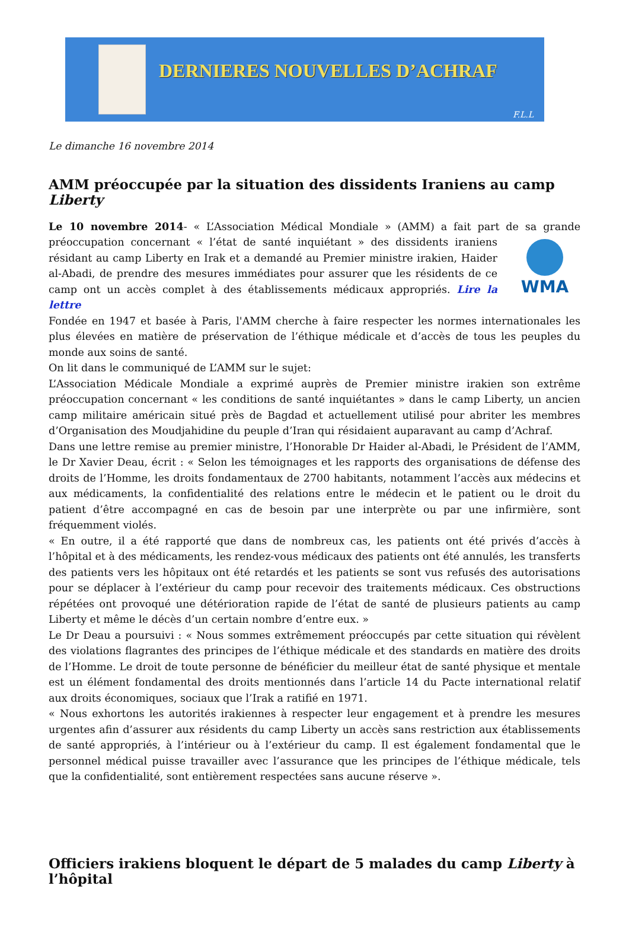DERNIERES NOUVELLES D’ACHRAF
F.L.L
Le dimanche 16 novembre 2014
AMM préoccupée par la situation des dissidents Iraniens au camp Liberty
Le 10 novembre 2014- « L’Association Médical Mondiale » (AMM) a fait part de sa grande WMA préoccupation concernant « l’état de santé inquiétant » des dissidents iraniens résidant au camp Liberty en Irak et a demandé au Premier ministre irakien, Haider al-Abadi, de prendre des mesures immédiates pour assurer que les résidents de ce camp ont un accès complet à des établissements médicaux appropriés. Lire la lettre
Fondée en 1947 et basée à Paris, l'AMM cherche à faire respecter les normes internationales les plus élevées en matière de préservation de l’éthique médicale et d’accès de tous les peuples du monde aux soins de santé.
On lit dans le communiqué de L’AMM sur le sujet:
L’Association Médicale Mondiale a exprimé auprès de Premier ministre irakien son extrême préoccupation concernant « les conditions de santé inquiétantes » dans le camp Liberty, un ancien camp militaire américain situé près de Bagdad et actuellement utilisé pour abriter les membres d’Organisation des Moudjahidine du peuple d’Iran qui résidaient auparavant au camp d’Achraf.
Dans une lettre remise au premier ministre, l’Honorable Dr Haider al-Abadi, le Président de l’AMM, le Dr Xavier Deau, écrit : « Selon les témoignages et les rapports des organisations de défense des droits de l’Homme, les droits fondamentaux de 2700 habitants, notamment l’accès aux médecins et aux médicaments, la confidentialité des relations entre le médecin et le patient ou le droit du patient d’être accompagné en cas de besoin par une interprète ou par une infirmière, sont fréquemment violés.
« En outre, il a été rapporté que dans de nombreux cas, les patients ont été privés d’accès à l’hôpital et à des médicaments, les rendez-vous médicaux des patients ont été annulés, les transferts des patients vers les hôpitaux ont été retardés et les patients se sont vus refusés des autorisations pour se déplacer à l’extérieur du camp pour recevoir des traitements médicaux. Ces obstructions répétées ont provoqué une détérioration rapide de l’état de santé de plusieurs patients au camp Liberty et même le décès d’un certain nombre d’entre eux. »
Le Dr Deau a poursuivi : « Nous sommes extrêmement préoccupés par cette situation qui révèlent des violations flagrantes des principes de l’éthique médicale et des standards en matière des droits de l’Homme. Le droit de toute personne de bénéficier du meilleur état de santé physique et mentale est un élément fondamental des droits mentionnés dans l’article 14 du Pacte international relatif aux droits économiques, sociaux que l’Irak a ratifié en 1971.
« Nous exhortons les autorités irakiennes à respecter leur engagement et à prendre les mesures urgentes afin d’assurer aux résidents du camp Liberty un accès sans restriction aux établissements de santé appropriés, à l’intérieur ou à l’extérieur du camp. Il est également fondamental que le personnel médical puisse travailler avec l’assurance que les principes de l’éthique médicale, tels que la confidentialité, sont entièrement respectées sans aucune réserve ».
Officiers irakiens bloquent le départ de 5 malades du camp Liberty à l’hôpital